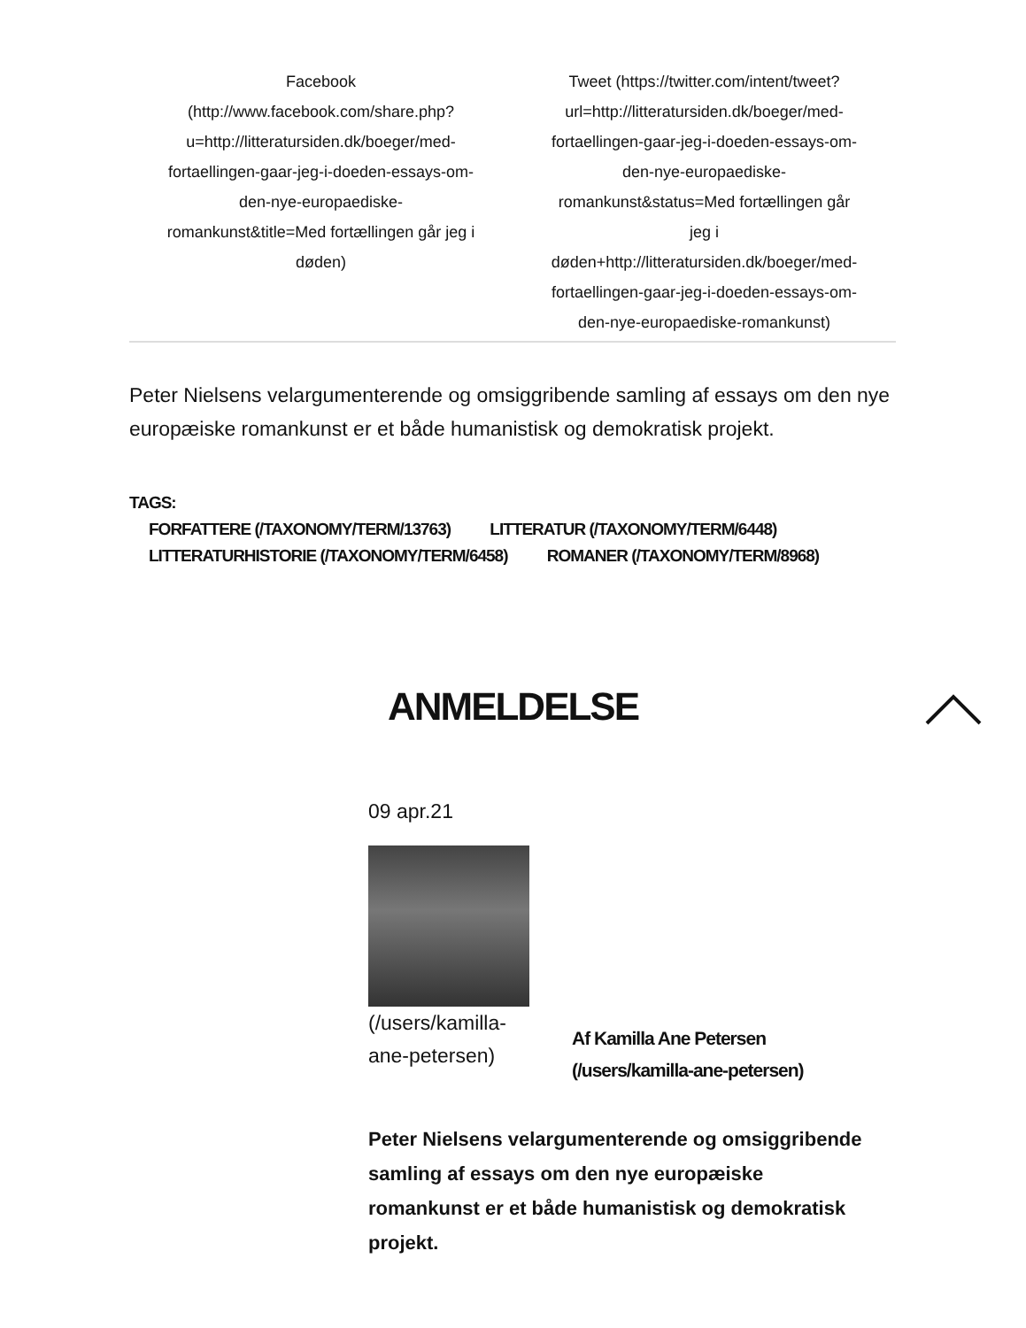Facebook (http://www.facebook.com/share.php?u=http://litteratursiden.dk/boeger/med-fortaellingen-gaar-jeg-i-doeden-essays-om-den-nye-europaediske-romankunst&title=Med fortællingen går jeg i døden)
Tweet (https://twitter.com/intent/tweet?url=http://litteratursiden.dk/boeger/med-fortaellingen-gaar-jeg-i-doeden-essays-om-den-nye-europaediske-romankunst&status=Med fortællingen går jeg i døden+http://litteratursiden.dk/boeger/med-fortaellingen-gaar-jeg-i-doeden-essays-om-den-nye-europaediske-romankunst)
Peter Nielsens velargumenterende og omsiggribende samling af essays om den nye europæiske romankunst er et både humanistisk og demokratisk projekt.
TAGS:
FORFATTERE (/TAXONOMY/TERM/13763) LITTERATUR (/TAXONOMY/TERM/6448)
LITTERATURHISTORIE (/TAXONOMY/TERM/6458) ROMANER (/TAXONOMY/TERM/8968)
ANMELDELSE
09 apr.21
(/users/kamilla-ane-petersen)
Af Kamilla Ane Petersen (/users/kamilla-ane-petersen)
Peter Nielsens velargumenterende og omsiggribende samling af essays om den nye europæiske romankunst er et både humanistisk og demokratisk projekt.